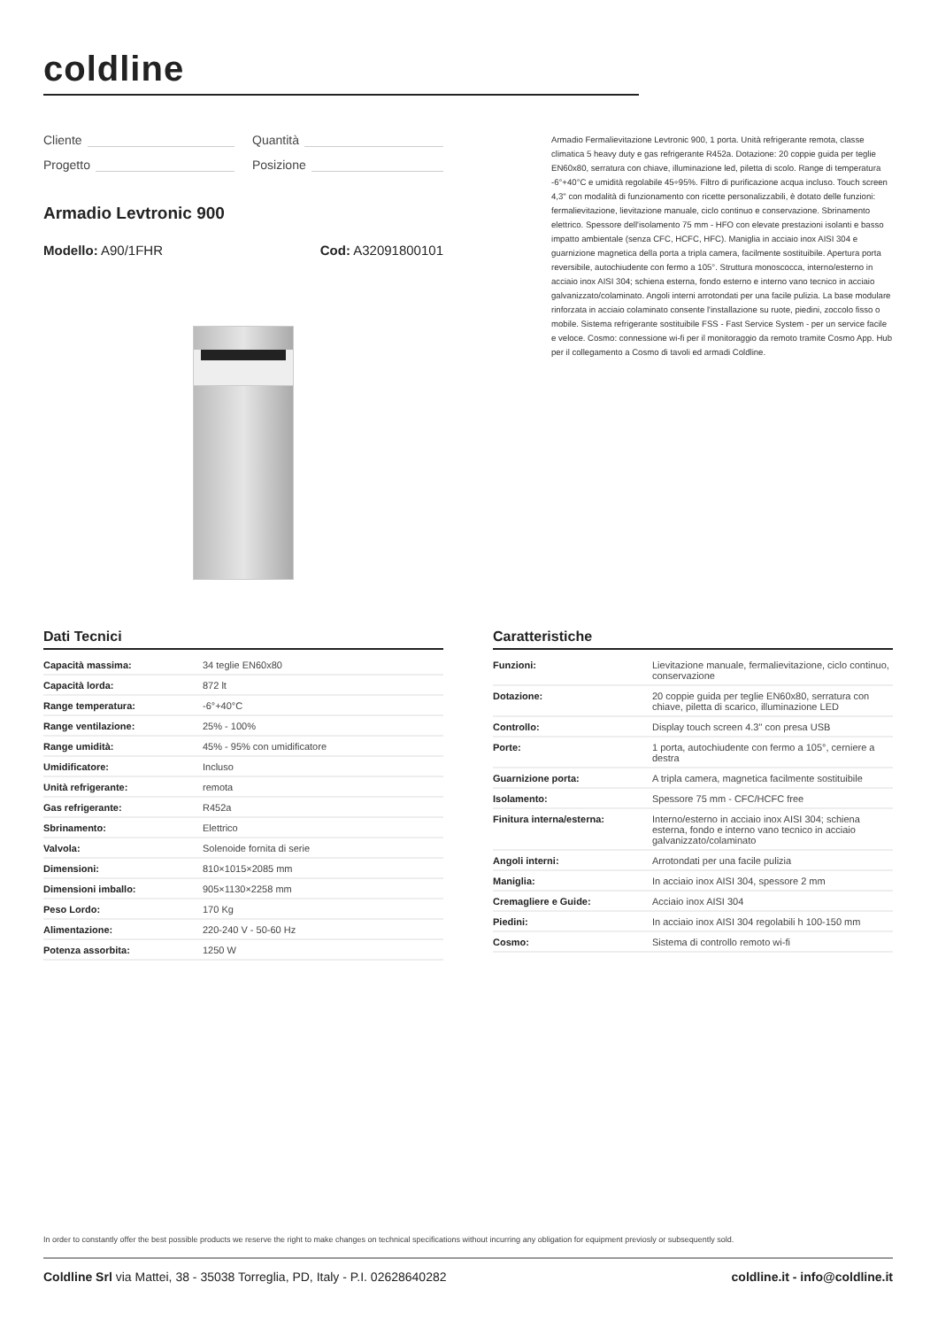coldline
Cliente
Quantità
Progetto
Posizione
Armadio Levtronic 900
Modello: A90/1FHR Cod: A32091800101
Armadio Fermalievitazione Levtronic 900, 1 porta. Unità refrigerante remota, classe climatica 5 heavy duty e gas refrigerante R452a. Dotazione: 20 coppie guida per teglie EN60x80, serratura con chiave, illuminazione led, piletta di scolo. Range di temperatura -6°+40°C e umidità regolabile 45÷95%. Filtro di purificazione acqua incluso. Touch screen 4,3" con modalità di funzionamento con ricette personalizzabili, è dotato delle funzioni: fermalievitazione, lievitazione manuale, ciclo continuo e conservazione. Sbrinamento elettrico. Spessore dell'isolamento 75 mm - HFO con elevate prestazioni isolanti e basso impatto ambientale (senza CFC, HCFC, HFC). Maniglia in acciaio inox AISI 304 e guarnizione magnetica della porta a tripla camera, facilmente sostituibile. Apertura porta reversibile, autochiudente con fermo a 105°. Struttura monoscocca, interno/esterno in acciaio inox AISI 304; schiena esterna, fondo esterno e interno vano tecnico in acciaio galvanizzato/colaminato. Angoli interni arrotondati per una facile pulizia. La base modulare rinforzata in acciaio colaminato consente l'installazione su ruote, piedini, zoccolo fisso o mobile. Sistema refrigerante sostituibile FSS - Fast Service System - per un service facile e veloce. Cosmo: connessione wi-fi per il monitoraggio da remoto tramite Cosmo App. Hub per il collegamento a Cosmo di tavoli ed armadi Coldline.
Dati Tecnici
| Capacità massima: | 34 teglie EN60x80 |
| Capacità lorda: | 872 lt |
| Range temperatura: | -6°+40°C |
| Range ventilazione: | 25% - 100% |
| Range umidità: | 45% - 95% con umidificatore |
| Umidificatore: | Incluso |
| Unità refrigerante: | remota |
| Gas refrigerante: | R452a |
| Sbrinamento: | Elettrico |
| Valvola: | Solenoide fornita di serie |
| Dimensioni: | 810×1015×2085 mm |
| Dimensioni imballo: | 905×1130×2258 mm |
| Peso Lordo: | 170 Kg |
| Alimentazione: | 220-240 V - 50-60 Hz |
| Potenza assorbita: | 1250 W |
Caratteristiche
| Funzioni: | Lievitazione manuale, fermalievitazione, ciclo continuo, conservazione |
| Dotazione: | 20 coppie guida per teglie EN60x80, serratura con chiave, piletta di scarico, illuminazione LED |
| Controllo: | Display touch screen 4.3" con presa USB |
| Porte: | 1 porta, autochiudente con fermo a 105°, cerniere a destra |
| Guarnizione porta: | A tripla camera, magnetica facilmente sostituibile |
| Isolamento: | Spessore 75 mm - CFC/HCFC free |
| Finitura interna/esterna: | Interno/esterno in acciaio inox AISI 304; schiena esterna, fondo e interno vano tecnico in acciaio galvanizzato/colaminato |
| Angoli interni: | Arrotondati per una facile pulizia |
| Maniglia: | In acciaio inox AISI 304, spessore 2 mm |
| Cremagliere e Guide: | Acciaio inox AISI 304 |
| Piedini: | In acciaio inox AISI 304 regolabili h 100-150 mm |
| Cosmo: | Sistema di controllo remoto wi-fi |
In order to constantly offer the best possible products we reserve the right to make changes on technical specifications without incurring any obligation for equipment previosly or subsequently sold.
Coldline Srl via Mattei, 38 - 35038 Torreglia, PD, Italy - P.I. 02628640282
coldline.it - info@coldline.it